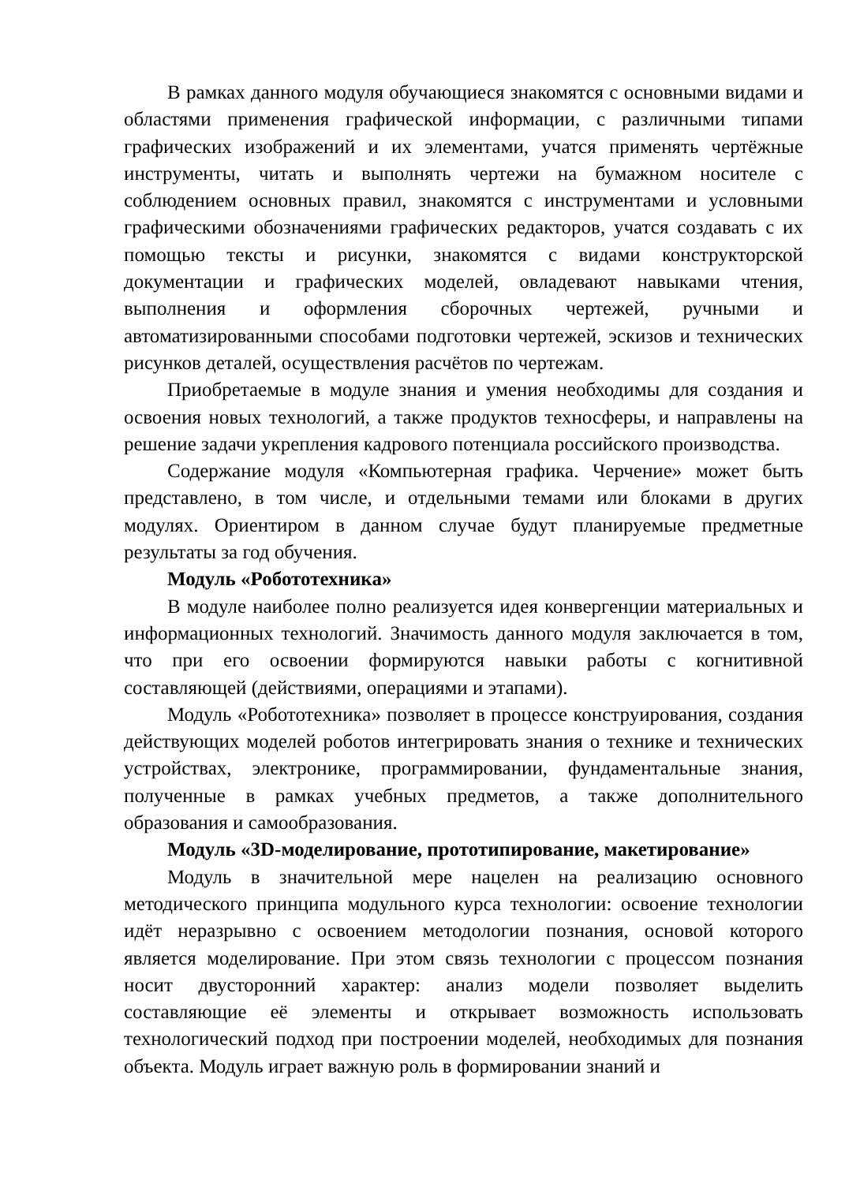В рамках данного модуля обучающиеся знакомятся с основными видами и областями применения графической информации, с различными типами графических изображений и их элементами, учатся применять чертёжные инструменты, читать и выполнять чертежи на бумажном носителе с соблюдением основных правил, знакомятся с инструментами и условными графическими обозначениями графических редакторов, учатся создавать с их помощью тексты и рисунки, знакомятся с видами конструкторской документации и графических моделей, овладевают навыками чтения, выполнения и оформления сборочных чертежей, ручными и автоматизированными способами подготовки чертежей, эскизов и технических рисунков деталей, осуществления расчётов по чертежам.
Приобретаемые в модуле знания и умения необходимы для создания и освоения новых технологий, а также продуктов техносферы, и направлены на решение задачи укрепления кадрового потенциала российского производства.
Содержание модуля «Компьютерная графика. Черчение» может быть представлено, в том числе, и отдельными темами или блоками в других модулях. Ориентиром в данном случае будут планируемые предметные результаты за год обучения.
Модуль «Робототехника»
В модуле наиболее полно реализуется идея конвергенции материальных и информационных технологий. Значимость данного модуля заключается в том, что при его освоении формируются навыки работы с когнитивной составляющей (действиями, операциями и этапами).
Модуль «Робототехника» позволяет в процессе конструирования, создания действующих моделей роботов интегрировать знания о технике и технических устройствах, электронике, программировании, фундаментальные знания, полученные в рамках учебных предметов, а также дополнительного образования и самообразования.
Модуль «3D-моделирование, прототипирование, макетирование»
Модуль в значительной мере нацелен на реализацию основного методического принципа модульного курса технологии: освоение технологии идёт неразрывно с освоением методологии познания, основой которого является моделирование. При этом связь технологии с процессом познания носит двусторонний характер: анализ модели позволяет выделить составляющие её элементы и открывает возможность использовать технологический подход при построении моделей, необходимых для познания объекта. Модуль играет важную роль в формировании знаний и